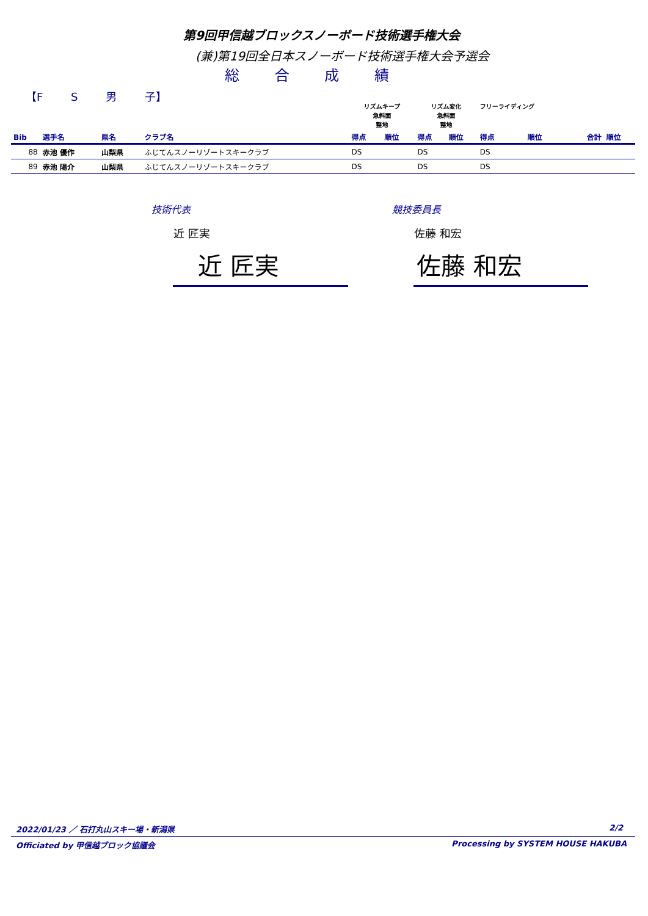第9回甲信越ブロックスノーボード技術選手権大会
(兼)第19回全日本スノーボード技術選手権大会予選会
総 合 成 績
【F S 男 子】
| | | | | リズムキープ 急斜面 整地 | | リズム変化 急斜面 整地 | | フリーライディング | | | |
| --- | --- | --- | --- | --- | --- | --- | --- | --- | --- | --- | --- |
| Bib | 選手名 | 県名 | クラブ名 | 得点 | 順位 | 得点 | 順位 | 得点 | 順位 | 合計 | 順位 |
| 88 | 赤池 優作 | 山梨県 | ふじてんスノーリゾートスキークラブ | DS | | DS | | DS | | | |
| 89 | 赤池 陽介 | 山梨県 | ふじてんスノーリゾートスキークラブ | DS | | DS | | DS | | | |
技術代表
近 匠実
近 匠実
競技委員長
佐藤 和宏
佐藤 和宏
2022/01/23 ／ 石打丸山スキー場・新潟県 2/2
Officiated by 甲信越ブロック協議会 Processing by SYSTEM HOUSE HAKUBA